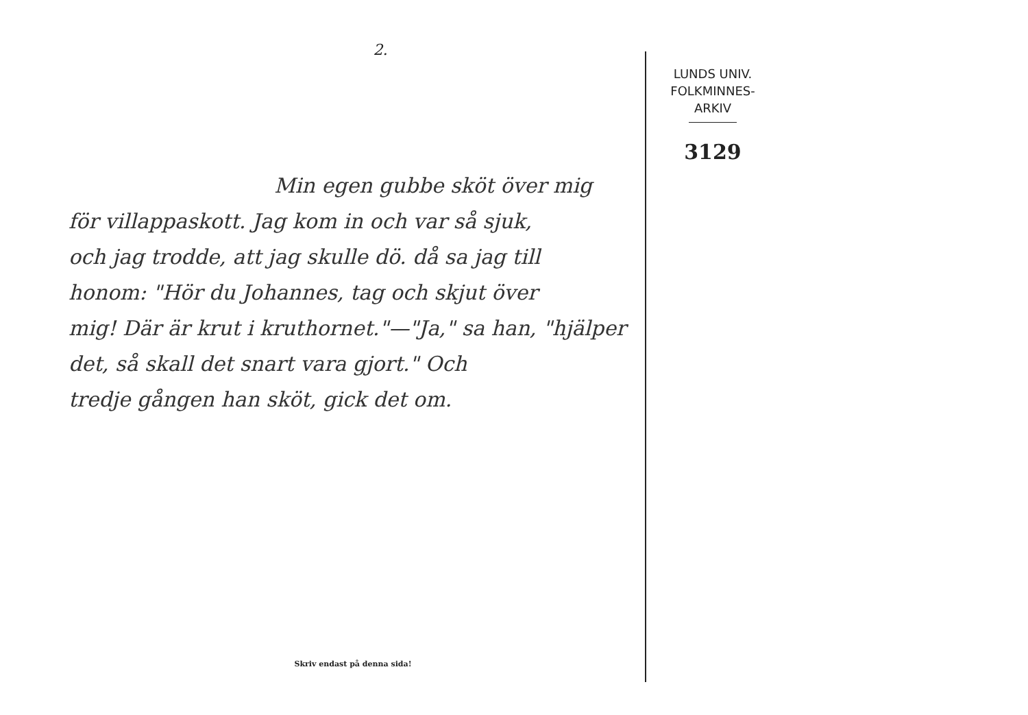2.
Min egen gubbe sköt över mig
för villappaskott. Jag kom in och var så sjuk,
och jag trodde, att jag skulle dö. då sa jag till
honom: "Hör du Johannes, tag och skjut över
mig! Där är krut i kruthornet."—"Ja," sa han, "hjälper
det, så skall det snart vara gjort." Och
tredje gången han sköt, gick det om.
Skriv endast på denna sida!
LUNDS UNIV.
FOLKMINNES-
ARKIV
3129